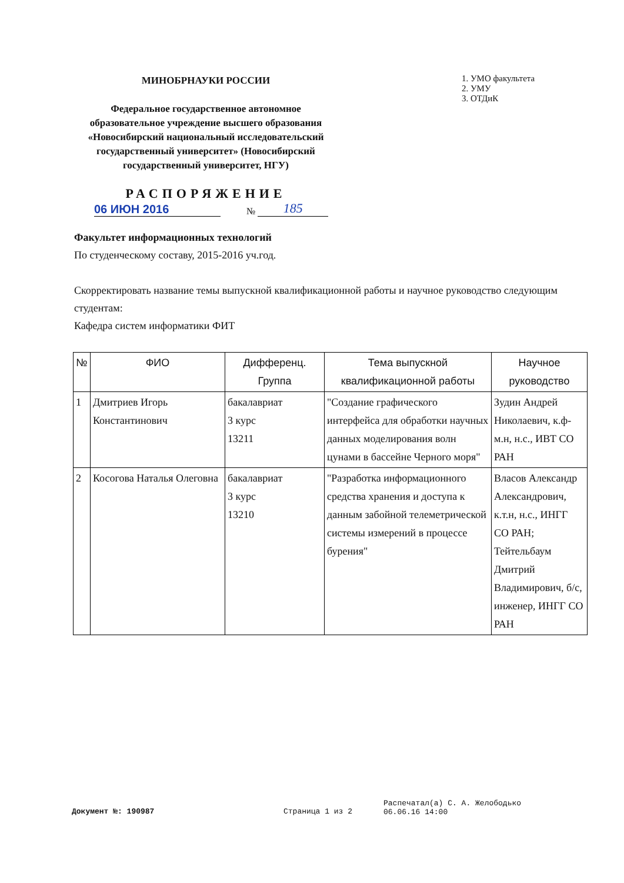МИНОБРНАУКИ РОССИИ
Федеральное государственное автономное образовательное учреждение высшего образования «Новосибирский национальный исследовательский государственный университет» (Новосибирский государственный университет, НГУ)
РАСПОРЯЖЕНИЕ
1. УМО факультета
2. УМУ
3. ОТДиК
06 ИЮН 2016 № 185
Факультет информационных технологий
По студенческому составу, 2015-2016 уч.год.
Скорректировать название темы выпускной квалификационной работы и научное руководство следующим студентам:
Кафедра систем информатики ФИТ
| № | ФИО | Дифференц. Группа | Тема выпускной квалификационной работы | Научное руководство |
| --- | --- | --- | --- | --- |
| 1 | Дмитриев Игорь Константинович | бакалавриат 3 курс 13211 | "Создание графического интерфейса для обработки научных данных моделирования волн цунами в бассейне Черного моря" | Зудин Андрей Николаевич, к.ф-м.н, н.с., ИВТ СО РАН |
| 2 | Косогова Наталья Олеговна | бакалавриат 3 курс 13210 | "Разработка информационного средства хранения и доступа к данным забойной телеметрической системы измерений в процессе бурения" | Власов Александр Александрович, к.т.н, н.с., ИНГГ СО РАН; Тейтельбаум Дмитрий Владимирович, б/с, инженер, ИНГГ СО РАН |
Документ №: 190987 Страница 1 из 2
Распечатал(а) С. А. Желободько
06.06.16 14:00